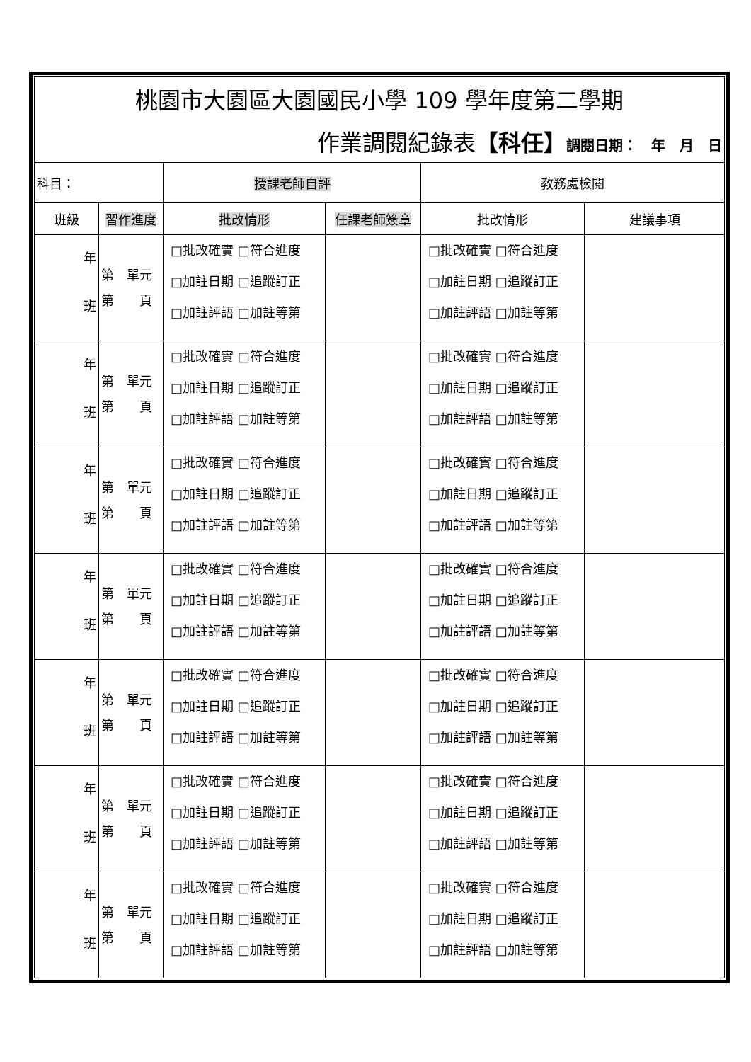| 桃園市大園區大園國民小學 109 學年度第二學期 | | | | | |
| 作業調閱紀錄表 【科任】 調閱日期： 年 月 日 | | | | | |
| 科目： | | 授課老師自評 | | 教務處檢閱 | |
| 班級 | 習作進度 | 批改情形 | 任課老師簽章 | 批改情形 | 建議事項 |
| 年 班 | 第 單元 第 頁 | □批改確實 □符合進度 □加註日期 □追蹤訂正 □加註評語 □加註等第 | | □批改確實 □符合進度 □加註日期 □追蹤訂正 □加註評語 □加註等第 | |
| 年 班 | 第 單元 第 頁 | □批改確實 □符合進度 □加註日期 □追蹤訂正 □加註評語 □加註等第 | | □批改確實 □符合進度 □加註日期 □追蹤訂正 □加註評語 □加註等第 | |
| 年 班 | 第 單元 第 頁 | □批改確實 □符合進度 □加註日期 □追蹤訂正 □加註評語 □加註等第 | | □批改確實 □符合進度 □加註日期 □追蹤訂正 □加註評語 □加註等第 | |
| 年 班 | 第 單元 第 頁 | □批改確實 □符合進度 □加註日期 □追蹤訂正 □加註評語 □加註等第 | | □批改確實 □符合進度 □加註日期 □追蹤訂正 □加註評語 □加註等第 | |
| 年 班 | 第 單元 第 頁 | □批改確實 □符合進度 □加註日期 □追蹤訂正 □加註評語 □加註等第 | | □批改確實 □符合進度 □加註日期 □追蹤訂正 □加註評語 □加註等第 | |
| 年 班 | 第 單元 第 頁 | □批改確實 □符合進度 □加註日期 □追蹤訂正 □加註評語 □加註等第 | | □批改確實 □符合進度 □加註日期 □追蹤訂正 □加註評語 □加註等第 | |
| 年 班 | 第 單元 第 頁 | □批改確實 □符合進度 □加註日期 □追蹤訂正 □加註評語 □加註等第 | | □批改確實 □符合進度 □加註日期 □追蹤訂正 □加註評語 □加註等第 | |